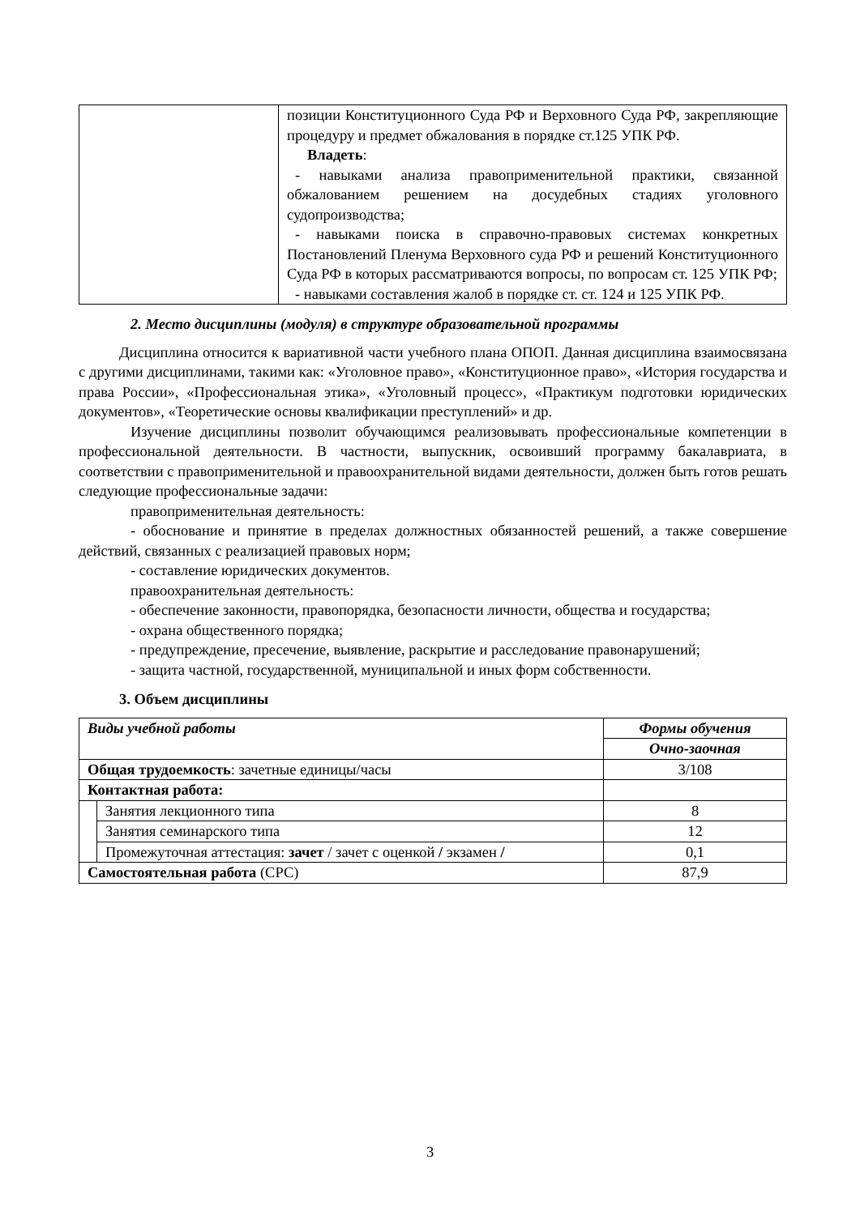| | позиции Конституционного Суда РФ и Верховного Суда РФ, закрепляющие процедуру и предмет обжалования в порядке ст.125 УПК РФ. Владеть : - навыками анализа правоприменительной практики, связанной обжалованием решением на досудебных стадиях уголовного судопроизводства; - навыками поиска в справочно-правовых системах конкретных Постановлений Пленума Верховного суда РФ и решений Конституционного Суда РФ в которых рассматриваются вопросы, по вопросам ст. 125 УПК РФ; - навыками составления жалоб в порядке ст. ст. 124 и 125 УПК РФ. |
2. Место дисциплины (модуля) в структуре образовательной программы
Дисциплина относится к вариативной части учебного плана ОПОП. Данная дисциплина взаимосвязана с другими дисциплинами, такими как: «Уголовное право», «Конституционное право», «История государства и права России», «Профессиональная этика», «Уголовный процесс», «Практикум подготовки юридических документов», «Теоретические основы квалификации преступлений» и др.
Изучение дисциплины позволит обучающимся реализовывать профессиональные компетенции в профессиональной деятельности. В частности, выпускник, освоивший программу бакалавриата, в соответствии с правоприменительной и правоохранительной видами деятельности, должен быть готов решать следующие профессиональные задачи:
правоприменительная деятельность:
- обоснование и принятие в пределах должностных обязанностей решений, а также совершение действий, связанных с реализацией правовых норм;
- составление юридических документов.
правоохранительная деятельность:
- обеспечение законности, правопорядка, безопасности личности, общества и государства;
- охрана общественного порядка;
- предупреждение, пресечение, выявление, раскрытие и расследование правонарушений;
- защита частной, государственной, муниципальной и иных форм собственности.
3. Объем дисциплины
| Виды учебной работы | | Формы обучения |
| --- | --- | --- |
| | | Очно-заочная |
| Общая трудоемкость : зачетные единицы/часы | | 3/108 |
| Контактная работа: | | |
| | Занятия лекционного типа | 8 |
| | Занятия семинарского типа | 12 |
| | Промежуточная аттестация: зачет / зачет с оценкой / экзамен / | 0,1 |
| Самостоятельная работа (СРС) | | 87,9 |
3